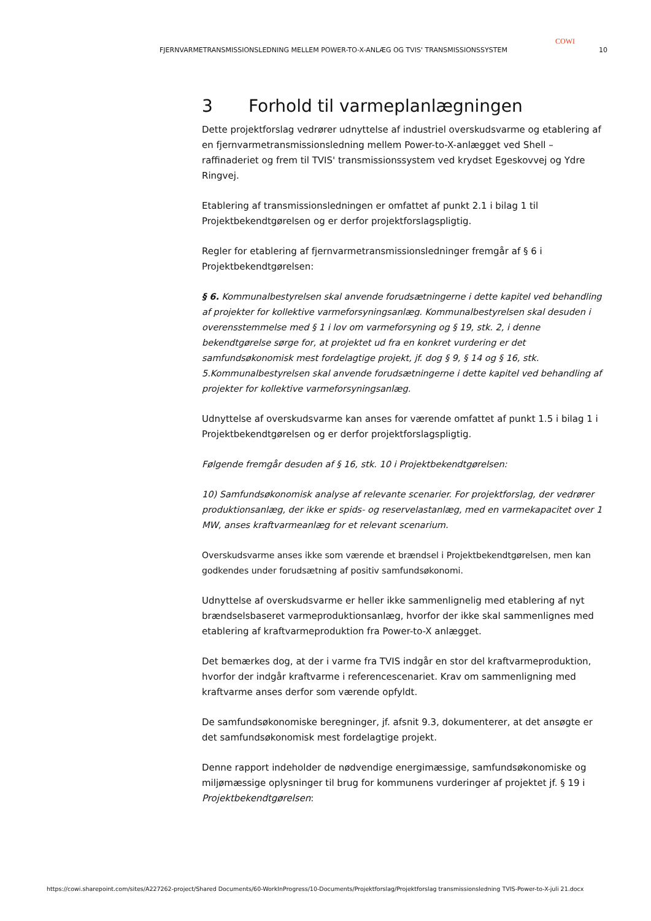COWI
FJERNVARMETRANSMISSIONSLEDNING MELLEM POWER-TO-X-ANLÆG OG TVIS' TRANSMISSIONSSYSTEM 10
3 Forhold til varmeplanlægningen
Dette projektforslag vedrører udnyttelse af industriel overskudsvarme og etablering af en fjernvarmetransmissionsledning mellem Power-to-X-anlægget ved Shell – raffinaderiet og frem til TVIS' transmissionssystem ved krydset Egeskovvej og Ydre Ringvej.
Etablering af transmissionsledningen er omfattet af punkt 2.1 i bilag 1 til Projektbekendtgørelsen og er derfor projektforslagspligtig.
Regler for etablering af fjernvarmetransmissionsledninger fremgår af § 6 i Projektbekendtgørelsen:
§ 6. Kommunalbestyrelsen skal anvende forudsætningerne i dette kapitel ved behandling af projekter for kollektive varmeforsyningsanlæg. Kommunalbestyrelsen skal desuden i overensstemmelse med § 1 i lov om varmeforsyning og § 19, stk. 2, i denne bekendtgørelse sørge for, at projektet ud fra en konkret vurdering er det samfundsøkonomisk mest fordelagtige projekt, jf. dog § 9, § 14 og § 16, stk. 5.Kommunalbestyrelsen skal anvende forudsætningerne i dette kapitel ved behandling af projekter for kollektive varmeforsyningsanlæg.
Udnyttelse af overskudsvarme kan anses for værende omfattet af punkt 1.5 i bilag 1 i Projektbekendtgørelsen og er derfor projektforslagspligtig.
Følgende fremgår desuden af § 16, stk. 10 i Projektbekendtgørelsen:
10) Samfundsøkonomisk analyse af relevante scenarier. For projektforslag, der vedrører produktionsanlæg, der ikke er spids- og reservelastanlæg, med en varmekapacitet over 1 MW, anses kraftvarmeanlæg for et relevant scenarium.
Overskudsvarme anses ikke som værende et brændsel i Projektbekendtgørelsen, men kan godkendes under forudsætning af positiv samfundsøkonomi.
Udnyttelse af overskudsvarme er heller ikke sammenlignelig med etablering af nyt brændselsbaseret varmeproduktionsanlæg, hvorfor der ikke skal sammenlignes med etablering af kraftvarmeproduktion fra Power-to-X anlægget.
Det bemærkes dog, at der i varme fra TVIS indgår en stor del kraftvarmeproduktion, hvorfor der indgår kraftvarme i referencescenariet. Krav om sammenligning med kraftvarme anses derfor som værende opfyldt.
De samfundsøkonomiske beregninger, jf. afsnit 9.3, dokumenterer, at det ansøgte er det samfundsøkonomisk mest fordelagtige projekt.
Denne rapport indeholder de nødvendige energimæssige, samfundsøkonomiske og miljømæssige oplysninger til brug for kommunens vurderinger af projektet jf. § 19 i Projektbekendtgørelsen:
https://cowi.sharepoint.com/sites/A227262-project/Shared Documents/60-WorkInProgress/10-Documents/Projektforslag/Projektforslag transmissionsledning TVIS-Power-to-X-juli 21.docx